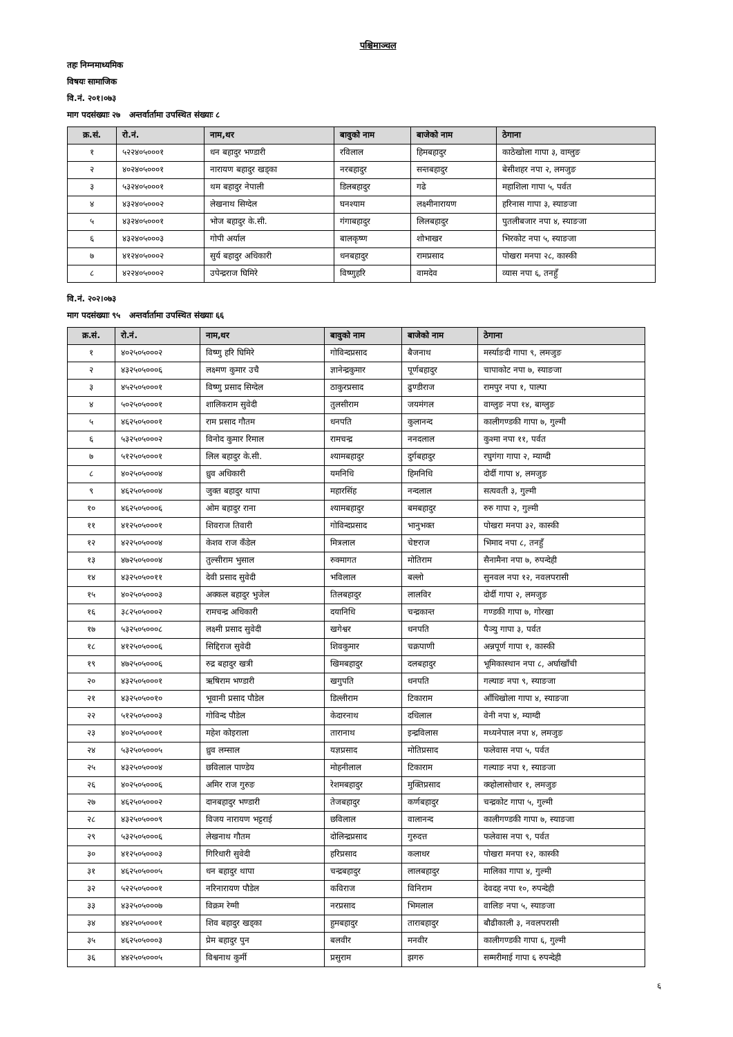पश्चिमाञ्चल
तहः निम्नमाध्यमिक
विषयः सामाजिक
वि.नं. २०१।०७३
माग पदसंख्याः २७ अन्तर्वार्तामा उपस्थित संख्याः ८
| क्र.सं. | रो.नं. | नाम,थर | बावुको नाम | बाजेको नाम | ठेगाना |
| --- | --- | --- | --- | --- | --- |
| १ | ५२२४०५०००१ | धन बहादुर भण्डारी | रविलाल | हिमबहादुर | काठेखोला गापा ३, वाग्लुङ |
| २ | ४०२४०५०००१ | नारायण बहादुर खड्का | नरबहादुर | सन्तबहादुर | बेसीशहर नपा २, लमजुङ |
| ३ | ५३२४०५०००१ | थम बहादुर नेपाली | डिलबहादुर | गढे | महाशिला गापा ५, पर्वत |
| ४ | ४३२४०५०००२ | लेखनाथ सिग्देल | घनश्याम | लक्ष्मीनारायण | हरिनास गापा ३, स्याङजा |
| ५ | ४३२४०५०००१ | भोज बहादुर के.सी. | गंगाबहादुर | लिलबहादुर | पुतलीबजार नपा ४, स्याङजा |
| ६ | ४३२४०५०००३ | गोपी अर्याल | बालकृष्ण | शोभाखर | भिरकोट नपा ५, स्याङजा |
| ७ | ४१२४०५०००२ | सुर्य बहादुर अधिकारी | धनबहादुर | रामप्रसाद | पोखरा मनपा २८, कास्की |
| ८ | ४२२४०५०००२ | उपेन्द्रराज घिमिरे | विष्णुहरि | वामदेव | व्यास नपा ६, तनहुँ |
वि.नं. २०२।०७३
माग पदसंख्याः ९५ अन्तर्वार्तामा उपस्थित संख्याः ६६
| क्र.सं. | रो.नं. | नाम,थर | बावुको नाम | बाजेको नाम | ठेगाना |
| --- | --- | --- | --- | --- | --- |
| १ | ४०२५०५०००२ | विष्णु हरि घिमिरे | गोविन्दप्रसाद | बैजनाथ | मर्स्याङदी गापा ९, लमजुङ |
| २ | ४३२५०५०००६ | लक्ष्मण कुमार उचै | ज्ञानेन्द्रकुमार | पूर्णबहादुर | चापाकोट नपा ७, स्याङजा |
| ३ | ४५२५०५०००१ | विष्णु प्रसाद सिग्देल | ठाकुरप्रसाद | ढुण्डीराज | रामपुर नपा १, पाल्पा |
| ४ | ५०२५०५०००१ | शालिकराम सुवेदी | तुलसीराम | जयमंगल | वाग्लुङ नपा १४, बाग्लुङ |
| ५ | ४६२५०५०००१ | राम प्रसाद गौतम | धनपति | कुलानन्द | कालीगण्डकी गापा ७, गुल्मी |
| ६ | ५३२५०५०००२ | विनोद कुमार रिमाल | रामचन्द्र | ननदलाल | कुश्मा नपा ११, पर्वत |
| ७ | ५१२५०५०००१ | लिल बहादुर के.सी. | श्यामबहादुर | दुर्गबहादुर | रघुगंगा गापा २, म्याग्दी |
| ८ | ४०२५०५०००४ | ध्रुव अधिकारी | यमनिधि | हिमनिधि | दोर्दी गापा ४, लमजुङ |
| ९ | ४६२५०५०००४ | जुक्त बहादुर थापा | महारसिंह | नन्दलाल | सत्यवती ३, गुल्मी |
| १० | ४६२५०५०००६ | ओम बहादुर राना | श्यामबहादुर | बमबहादुर | रुरु गापा २, गुल्मी |
| ११ | ४१२५०५०००१ | शिवराज तिवारी | गोविन्दप्रसाद | भानुभक्त | पोखरा मनपा ३२, कास्की |
| १२ | ४२२५०५०००४ | केशव राज कँडेल | मित्रलाल | चेष्टराज | भिमाद नपा ८, तनहुँ |
| १३ | ४७२५०५०००४ | तुल्सीराम भुसाल | रुक्मागत | मोतिराम | सैनामैना नपा ७, रुपन्देही |
| १४ | ४३२५०५००११ | देवी प्रसाद सुवेदी | भविलाल | बल्लो | सुनवल नपा १२, नवलपरासी |
| १५ | ४०२५०५०००३ | अक्कल बहादुर भुजेल | तिलबहादुर | लालविर | दोर्दी गापा २, लमजुङ |
| १६ | ३८२५०५०००२ | रामचन्द्र अधिकारी | दयानिधि | चन्द्रकान्त | गण्डकी गापा ७, गोरखा |
| १७ | ५३२५०५०००८ | लक्ष्मी प्रसाद सुवेदी | खगेश्वर | धनपति | पैञ्यु गापा ३, पर्वत |
| १८ | ४१२५०५०००६ | सिद्दिराज सुवेदी | शिवकुमार | चक्रपाणी | अन्नपूर्ण गापा १, कास्की |
| १९ | ४७२५०५०००६ | रुद्र बहादुर खत्री | खिमबहादुर | दलबहादुर | भूमिकास्थान नपा ८, अर्घाखाँची |
| २० | ४३२५०५०००१ | ऋषिराम भण्डारी | खगुपति | धनपति | गल्याङ नपा ९, स्याङजा |
| २१ | ४३२५०५००१० | भूवानी प्रसाद पौडेल | डिल्लीराम | टिकाराम | आँधिखोला गापा ४, स्याङजा |
| २२ | ५१२५०५०००३ | गोविन्द पौडेल | केदारनाथ | दधिलाल | वेनी नपा ४, म्याग्दी |
| २३ | ४०२५०५०००१ | महेश कोइराला | तारानाथ | इन्द्रविलास | मध्यनेपाल नपा ४, लमजुङ |
| २४ | ५३२५०५०००५ | ध्रुव लम्साल | यज्ञप्रसाद | मोतिप्रसाद | फलेवास नपा ५, पर्वत |
| २५ | ४३२५०५०००४ | छविलाल पाण्डेय | मोहनीलाल | टिकाराम | गल्याङ नपा १, स्याङजा |
| २६ | ४०२५०५०००६ | अमिर राज गुरुङ | रेशमबहादुर | मुक्तिप्रसाद | क्व्होलासोधार १, लमजुङ |
| २७ | ४६२५०५०००२ | दानबहादुर भण्डारी | तेजबहादुर | कर्णबहादुर | चन्द्रकोट गापा ५, गुल्मी |
| २८ | ४३२५०५०००९ | विजय नारायण भट्टराई | छविलाल | वालानन्द | कालीगण्डकी गापा ७, स्याङजा |
| २९ | ५३२५०५०००६ | लेखनाथ गौतम | दोलिन्द्रप्रसाद | गुरुदत्त | फलेवास नपा ९, पर्वत |
| ३० | ४१२५०५०००३ | गिरिधारी सुवेदी | हरिप्रसाद | कलाधर | पोखरा मनपा १२, कास्की |
| ३१ | ४६२५०५०००५ | धन बहादुर थापा | चन्द्रबहादुर | लालबहादुर | मालिका गापा ४, गुल्मी |
| ३२ | ५२२५०५०००१ | नरिनारायण पौडेल | कविराज | विनिराम | देवदह नपा १०, रुपन्देही |
| ३३ | ४३२५०५०००७ | विक्रम रेग्मी | नरप्रसाद | भिमलाल | वालिङ नपा ५, स्याङजा |
| ३४ | ४४२५०५०००१ | शिव बहादुर खड्का | हुमबहादुर | ताराबहादुर | बौढीकाली ३, नवलपरासी |
| ३५ | ४६२५०५०००३ | प्रेम बहादुर पुन | बलवीर | मनवीर | कालीगण्डकी गापा ६, गुल्मी |
| ३६ | ४४२५०५०००५ | विश्वनाथ कुर्मी | प्रसुराम | झगरु | सम्मरीमाई गापा ६ रुपन्देही |
६